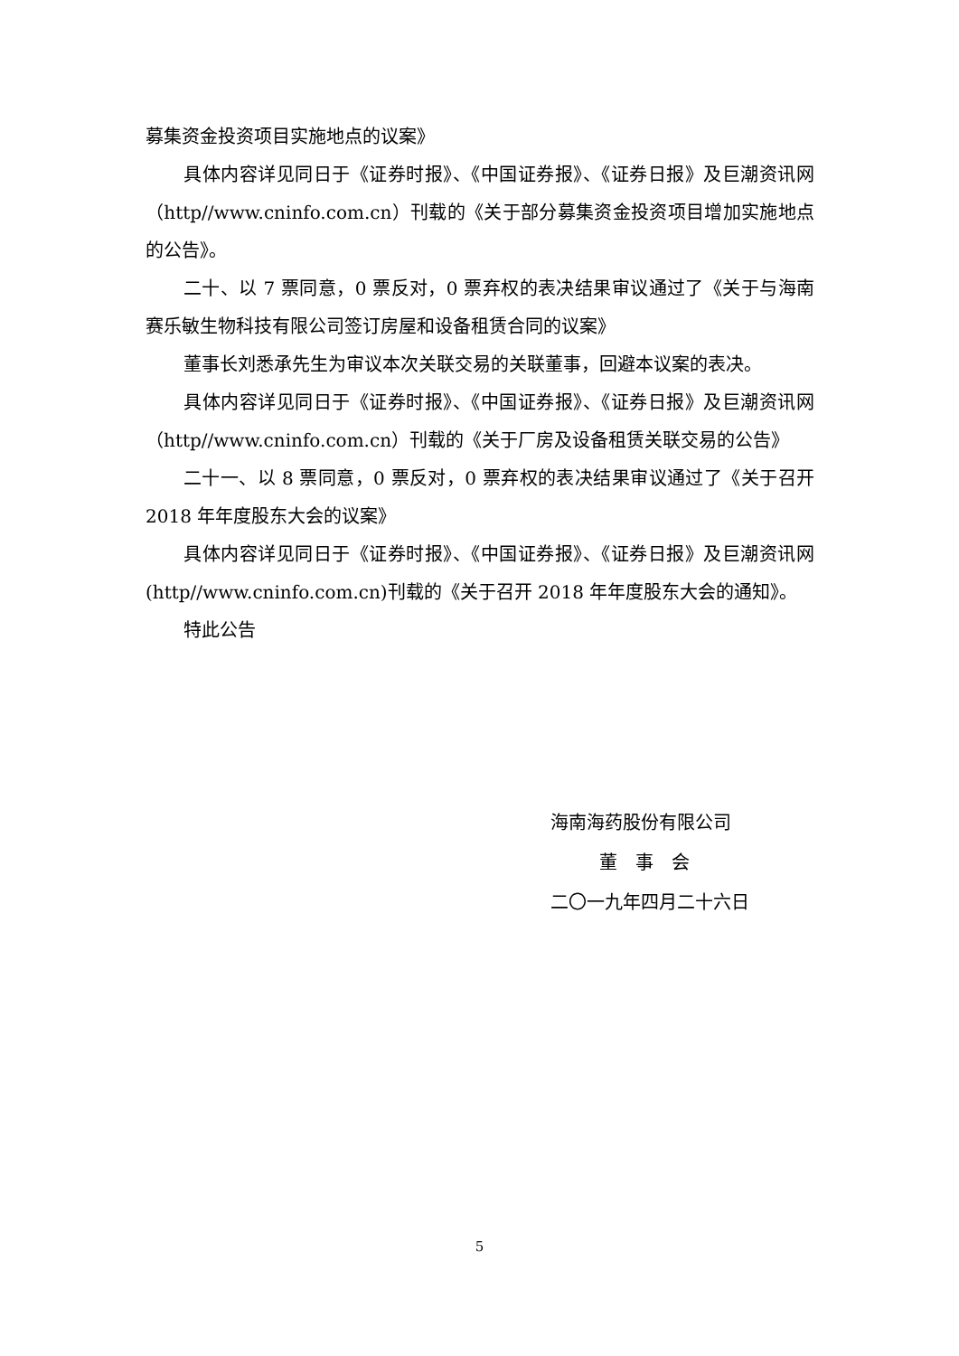募集资金投资项目实施地点的议案》
具体内容详见同日于《证券时报》、《中国证券报》、《证券日报》及巨潮资讯网（http//www.cninfo.com.cn）刊载的《关于部分募集资金投资项目增加实施地点的公告》。
二十、以 7 票同意，0 票反对，0 票弃权的表决结果审议通过了《关于与海南赛乐敏生物科技有限公司签订房屋和设备租赁合同的议案》
董事长刘悉承先生为审议本次关联交易的关联董事，回避本议案的表决。
具体内容详见同日于《证券时报》、《中国证券报》、《证券日报》及巨潮资讯网（http//www.cninfo.com.cn）刊载的《关于厂房及设备租赁关联交易的公告》
二十一、以 8 票同意，0 票反对，0 票弃权的表决结果审议通过了《关于召开 2018 年年度股东大会的议案》
具体内容详见同日于《证券时报》、《中国证券报》、《证券日报》及巨潮资讯网(http//www.cninfo.com.cn)刊载的《关于召开 2018 年年度股东大会的通知》。
特此公告
海南海药股份有限公司
董　事　会
二〇一九年四月二十六日
5